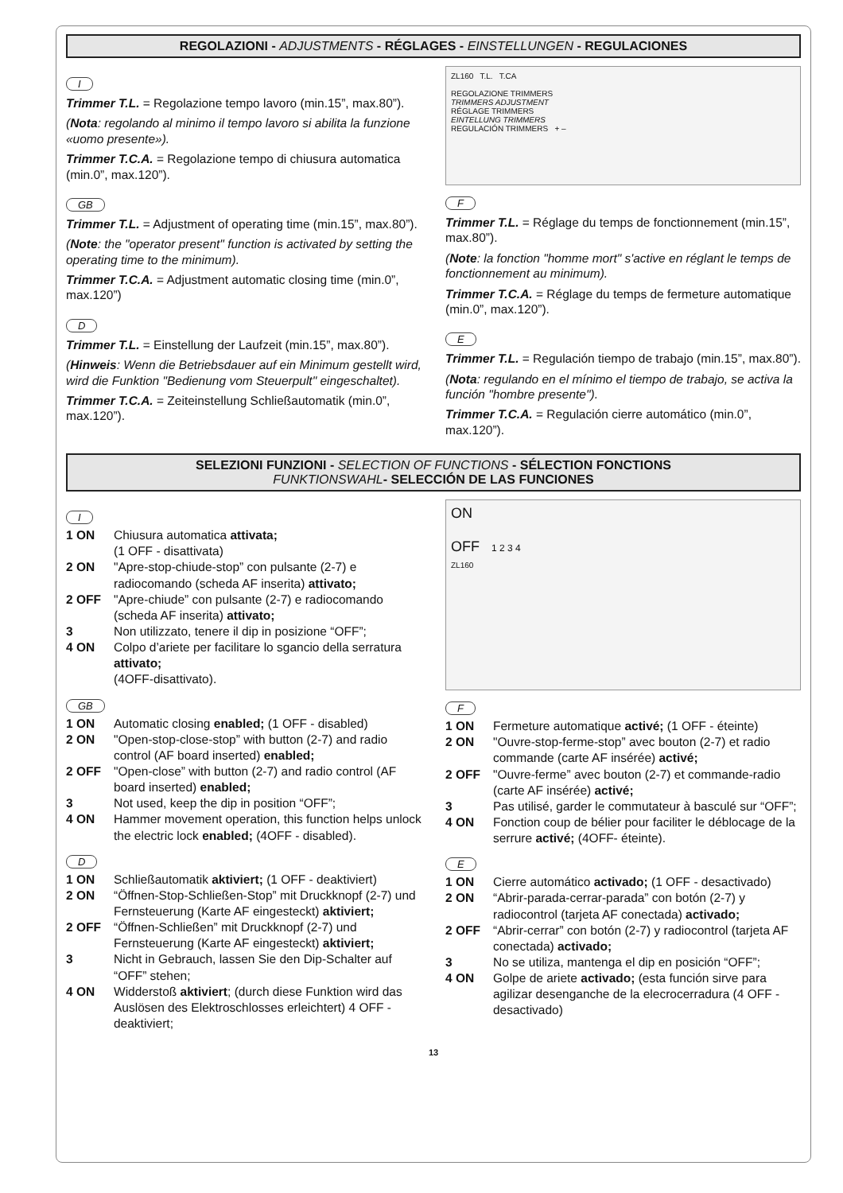REGOLAZIONI - ADJUSTMENTS - RÉGLAGES - EINSTELLUNGEN - REGULACIONES
I
Trimmer T.L. = Regolazione tempo lavoro (min.15”, max.80”).
(Nota: regolando al minimo il tempo lavoro si abilita la funzione «uomo presente»).
Trimmer T.C.A. = Regolazione tempo di chiusura automatica (min.0”, max.120”).
GB
Trimmer T.L. = Adjustment of operating time (min.15”, max.80”).
(Note: the "operator present" function is activated by setting the operating time to the minimum).
Trimmer T.C.A. = Adjustment automatic closing time (min.0”, max.120”)
D
Trimmer T.L. = Einstellung der Laufzeit (min.15”, max.80”).
(Hinweis: Wenn die Betriebsdauer auf ein Minimum gestellt wird, wird die Funktion "Bedienung vom Steuerpult" eingeschaltet).
Trimmer T.C.A. = Zeiteinstellung Schließautomatik (min.0”, max.120”).
ZL160 T.L. T.CA
REGOLAZIONE TRIMMERS
TRIMMERS ADJUSTMENT
RÉGLAGE TRIMMERS
EINTELLUNG TRIMMERS
REGULACIÓN TRIMMERS + –
F
Trimmer T.L. = Réglage du temps de fonctionnement (min.15”, max.80”).
(Note: la fonction "homme mort" s'active en réglant le temps de fonctionnement au minimum).
Trimmer T.C.A. = Réglage du temps de fermeture automatique (min.0”, max.120”).
E
Trimmer T.L. = Regulación tiempo de trabajo (min.15”, max.80”).
(Nota: regulando en el mínimo el tiempo de trabajo, se activa la función "hombre presente").
Trimmer T.C.A. = Regulación cierre automático (min.0”, max.120”).
SELEZIONI FUNZIONI - SELECTION OF FUNCTIONS - SÉLECTION FONCTIONS
FUNKTIONSWAHL- SELECCIÓN DE LAS FUNCIONES
I
1 ON Chiusura automatica attivata;
(1 OFF - disattivata)
2 ON "Apre-stop-chiude-stop” con pulsante (2-7) e radiocomando (scheda AF inserita) attivato;
2 OFF "Apre-chiude” con pulsante (2-7) e radiocomando (scheda AF inserita) attivato;
3 Non utilizzato, tenere il dip in posizione “OFF”;
4 ON Colpo d’ariete per facilitare lo sgancio della serratura attivato;
(4OFF-disattivato).
GB
1 ON Automatic closing enabled; (1 OFF - disabled)
2 ON "Open-stop-close-stop” with button (2-7) and radio control (AF board inserted) enabled;
2 OFF "Open-close” with button (2-7) and radio control (AF board inserted) enabled;
3 Not used, keep the dip in position “OFF”;
4 ON Hammer movement operation, this function helps unlock the electric lock enabled; (4OFF - disabled).
D
1 ON Schließautomatik aktiviert; (1 OFF - deaktiviert)
2 ON “Öffnen-Stop-Schließen-Stop” mit Druckknopf (2-7) und Fernsteuerung (Karte AF eingesteckt) aktiviert;
2 OFF “Öffnen-Schließen” mit Druckknopf (2-7) und Fernsteuerung (Karte AF eingesteckt) aktiviert;
3 Nicht in Gebrauch, lassen Sie den Dip-Schalter auf “OFF” stehen;
4 ON Widderstoß aktiviert; (durch diese Funktion wird das Auslösen des Elektroschlosses erleichtert) 4 OFF - deaktiviert;
ON
OFF 1 2 3 4
ZL160
F
1 ON Fermeture automatique activé; (1 OFF - éteinte)
2 ON "Ouvre-stop-ferme-stop” avec bouton (2-7) et radio commande (carte AF insérée) activé;
2 OFF "Ouvre-ferme” avec bouton (2-7) et commande-radio (carte AF insérée) activé;
3 Pas utilisé, garder le commutateur à basculé sur “OFF”;
4 ON Fonction coup de bélier pour faciliter le déblocage de la serrure activé; (4OFF- éteinte).
E
1 ON Cierre automático activado; (1 OFF - desactivado)
2 ON “Abrir-parada-cerrar-parada” con botón (2-7) y radiocontrol (tarjeta AF conectada) activado;
2 OFF “Abrir-cerrar” con botón (2-7) y radiocontrol (tarjeta AF conectada) activado;
3 No se utiliza, mantenga el dip en posición “OFF”;
4 ON Golpe de ariete activado; (esta función sirve para agilizar desenganche de la elecrocerradura (4 OFF - desactivado)
13